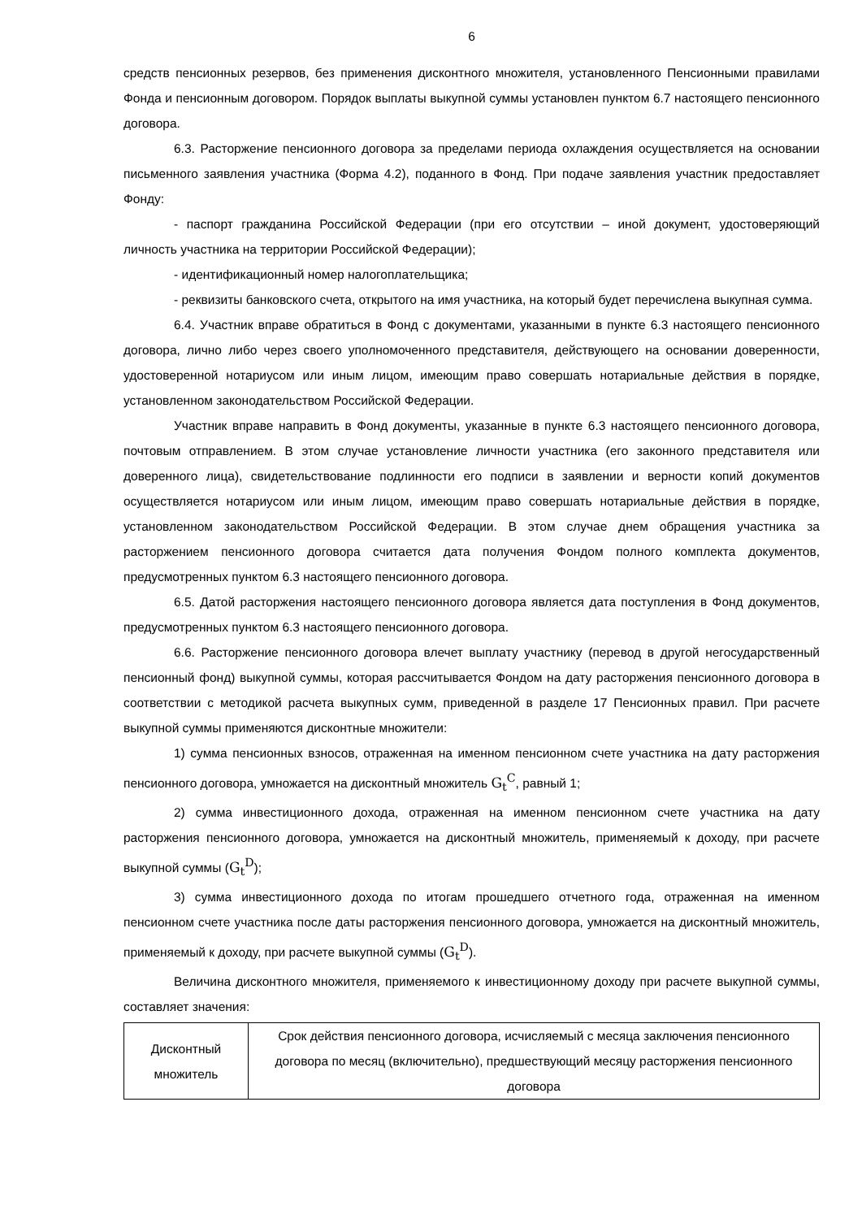6
средств пенсионных резервов, без применения дисконтного множителя, установленного Пенсионными правилами Фонда и пенсионным договором. Порядок выплаты выкупной суммы установлен пунктом 6.7 настоящего пенсионного договора.
6.3. Расторжение пенсионного договора за пределами периода охлаждения осуществляется на основании письменного заявления участника (Форма 4.2), поданного в Фонд. При подаче заявления участник предоставляет Фонду:
- паспорт гражданина Российской Федерации (при его отсутствии – иной документ, удостоверяющий личность участника на территории Российской Федерации);
- идентификационный номер налогоплательщика;
- реквизиты банковского счета, открытого на имя участника, на который будет перечислена выкупная сумма.
6.4. Участник вправе обратиться в Фонд с документами, указанными в пункте 6.3 настоящего пенсионного договора, лично либо через своего уполномоченного представителя, действующего на основании доверенности, удостоверенной нотариусом или иным лицом, имеющим право совершать нотариальные действия в порядке, установленном законодательством Российской Федерации.
Участник вправе направить в Фонд документы, указанные в пункте 6.3 настоящего пенсионного договора, почтовым отправлением. В этом случае установление личности участника (его законного представителя или доверенного лица), свидетельствование подлинности его подписи в заявлении и верности копий документов осуществляется нотариусом или иным лицом, имеющим право совершать нотариальные действия в порядке, установленном законодательством Российской Федерации. В этом случае днем обращения участника за расторжением пенсионного договора считается дата получения Фондом полного комплекта документов, предусмотренных пунктом 6.3 настоящего пенсионного договора.
6.5. Датой расторжения настоящего пенсионного договора является дата поступления в Фонд документов, предусмотренных пунктом 6.3 настоящего пенсионного договора.
6.6. Расторжение пенсионного договора влечет выплату участнику (перевод в другой негосударственный пенсионный фонд) выкупной суммы, которая рассчитывается Фондом на дату расторжения пенсионного договора в соответствии с методикой расчета выкупных сумм, приведенной в разделе 17 Пенсионных правил. При расчете выкупной суммы применяются дисконтные множители:
1) сумма пенсионных взносов, отраженная на именном пенсионном счете участника на дату расторжения пенсионного договора, умножается на дисконтный множитель G<sub>t</sub><sup>C</sup>, равный 1;
2) сумма инвестиционного дохода, отраженная на именном пенсионном счете участника на дату расторжения пенсионного договора, умножается на дисконтный множитель, применяемый к доходу, при расчете выкупной суммы (G<sub>t</sub><sup>D</sup>);
3) сумма инвестиционного дохода по итогам прошедшего отчетного года, отраженная на именном пенсионном счете участника после даты расторжения пенсионного договора, умножается на дисконтный множитель, применяемый к доходу, при расчете выкупной суммы (G<sub>t</sub><sup>D</sup>).
Величина дисконтного множителя, применяемого к инвестиционному доходу при расчете выкупной суммы, составляет значения:
| Дисконтный множитель | Срок действия пенсионного договора, исчисляемый с месяца заключения пенсионного договора по месяц (включительно), предшествующий месяцу расторжения пенсионного договора |